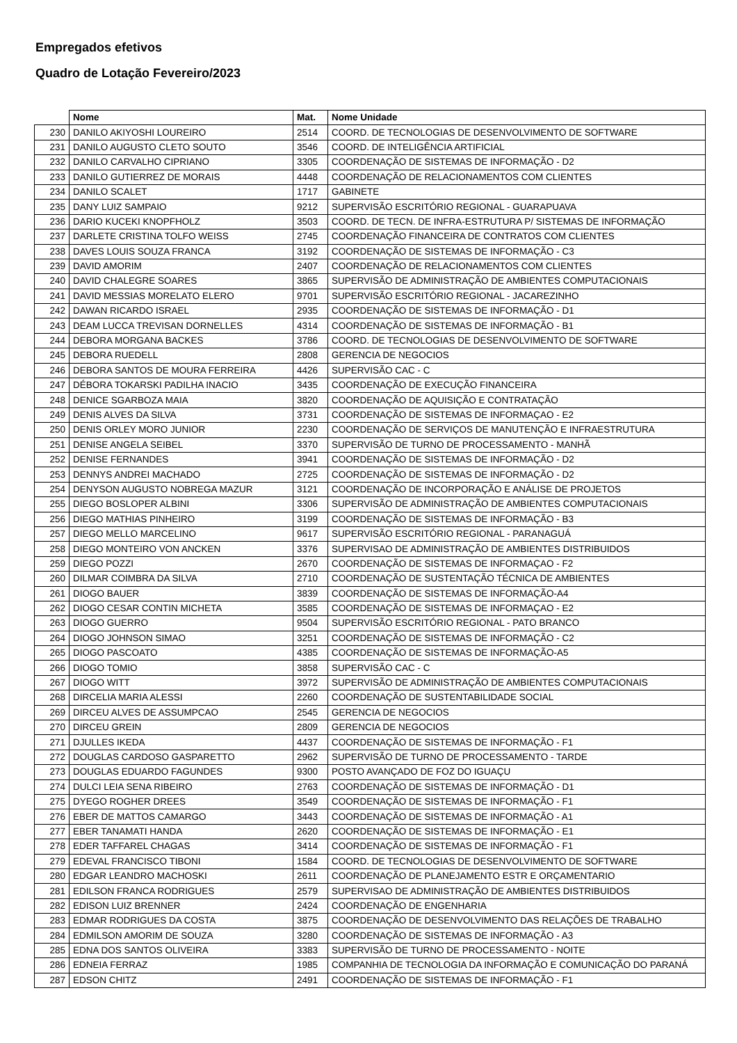Empregados efetivos
Quadro de Lotação Fevereiro/2023
| | Nome | Mat. | Nome Unidade |
| --- | --- | --- | --- |
| 230 | DANILO AKIYOSHI LOUREIRO | 2514 | COORD. DE TECNOLOGIAS DE DESENVOLVIMENTO DE SOFTWARE |
| 231 | DANILO AUGUSTO CLETO SOUTO | 3546 | COORD. DE INTELIGÊNCIA ARTIFICIAL |
| 232 | DANILO CARVALHO CIPRIANO | 3305 | COORDENAÇÃO DE SISTEMAS DE INFORMAÇÃO - D2 |
| 233 | DANILO GUTIERREZ DE MORAIS | 4448 | COORDENAÇÃO DE RELACIONAMENTOS COM CLIENTES |
| 234 | DANILO SCALET | 1717 | GABINETE |
| 235 | DANY LUIZ SAMPAIO | 9212 | SUPERVISÃO ESCRITÓRIO REGIONAL - GUARAPUAVA |
| 236 | DARIO KUCEKI KNOPFHOLZ | 3503 | COORD. DE TECN. DE INFRA-ESTRUTURA P/ SISTEMAS DE INFORMAÇÃO |
| 237 | DARLETE CRISTINA TOLFO WEISS | 2745 | COORDENAÇÃO FINANCEIRA DE CONTRATOS COM CLIENTES |
| 238 | DAVES LOUIS SOUZA FRANCA | 3192 | COORDENAÇÃO DE SISTEMAS DE INFORMAÇÃO - C3 |
| 239 | DAVID AMORIM | 2407 | COORDENAÇÃO DE RELACIONAMENTOS COM CLIENTES |
| 240 | DAVID CHALEGRE SOARES | 3865 | SUPERVISÃO DE ADMINISTRAÇÃO DE AMBIENTES COMPUTACIONAIS |
| 241 | DAVID MESSIAS MORELATO ELERO | 9701 | SUPERVISÃO ESCRITÓRIO REGIONAL - JACAREZINHO |
| 242 | DAWAN RICARDO ISRAEL | 2935 | COORDENAÇÃO DE SISTEMAS DE INFORMAÇÃO - D1 |
| 243 | DEAM LUCCA TREVISAN DORNELLES | 4314 | COORDENAÇÃO DE SISTEMAS DE INFORMAÇÃO - B1 |
| 244 | DEBORA MORGANA BACKES | 3786 | COORD. DE TECNOLOGIAS DE DESENVOLVIMENTO DE SOFTWARE |
| 245 | DEBORA RUEDELL | 2808 | GERENCIA DE NEGOCIOS |
| 246 | DEBORA SANTOS DE MOURA FERREIRA | 4426 | SUPERVISÃO CAC - C |
| 247 | DÉBORA TOKARSKI PADILHA INACIO | 3435 | COORDENAÇÃO DE EXECUÇÃO FINANCEIRA |
| 248 | DENICE SGARBOZA MAIA | 3820 | COORDENAÇÃO DE AQUISIÇÃO E CONTRATAÇÃO |
| 249 | DENIS ALVES DA SILVA | 3731 | COORDENAÇÃO DE SISTEMAS DE INFORMAÇAO - E2 |
| 250 | DENIS ORLEY MORO JUNIOR | 2230 | COORDENAÇÃO DE SERVIÇOS DE MANUTENÇÃO E INFRAESTRUTURA |
| 251 | DENISE ANGELA SEIBEL | 3370 | SUPERVISÃO DE TURNO DE PROCESSAMENTO - MANHÃ |
| 252 | DENISE FERNANDES | 3941 | COORDENAÇÃO DE SISTEMAS DE INFORMAÇÃO - D2 |
| 253 | DENNYS ANDREI MACHADO | 2725 | COORDENAÇÃO DE SISTEMAS DE INFORMAÇÃO - D2 |
| 254 | DENYSON AUGUSTO NOBREGA MAZUR | 3121 | COORDENAÇÃO DE INCORPORAÇÃO E ANÁLISE DE PROJETOS |
| 255 | DIEGO BOSLOPER ALBINI | 3306 | SUPERVISÃO DE ADMINISTRAÇÃO DE AMBIENTES COMPUTACIONAIS |
| 256 | DIEGO MATHIAS PINHEIRO | 3199 | COORDENAÇÃO DE SISTEMAS DE INFORMAÇÃO - B3 |
| 257 | DIEGO MELLO MARCELINO | 9617 | SUPERVISÃO ESCRITÓRIO REGIONAL - PARANAGUÁ |
| 258 | DIEGO MONTEIRO VON ANCKEN | 3376 | SUPERVISAO DE ADMINISTRAÇÃO DE AMBIENTES DISTRIBUIDOS |
| 259 | DIEGO POZZI | 2670 | COORDENAÇÃO DE SISTEMAS DE INFORMAÇAO - F2 |
| 260 | DILMAR COIMBRA DA SILVA | 2710 | COORDENAÇÃO DE SUSTENTAÇÃO TÉCNICA DE AMBIENTES |
| 261 | DIOGO BAUER | 3839 | COORDENAÇÃO DE SISTEMAS DE INFORMAÇÃO-A4 |
| 262 | DIOGO CESAR CONTIN MICHETA | 3585 | COORDENAÇÃO DE SISTEMAS DE INFORMAÇAO - E2 |
| 263 | DIOGO GUERRO | 9504 | SUPERVISÃO ESCRITÓRIO REGIONAL - PATO BRANCO |
| 264 | DIOGO JOHNSON SIMAO | 3251 | COORDENAÇÃO DE SISTEMAS DE INFORMAÇÃO - C2 |
| 265 | DIOGO PASCOATO | 4385 | COORDENAÇÃO DE SISTEMAS DE INFORMAÇÃO-A5 |
| 266 | DIOGO TOMIO | 3858 | SUPERVISÃO CAC - C |
| 267 | DIOGO WITT | 3972 | SUPERVISÃO DE ADMINISTRAÇÃO DE AMBIENTES COMPUTACIONAIS |
| 268 | DIRCELIA MARIA ALESSI | 2260 | COORDENAÇÃO DE SUSTENTABILIDADE SOCIAL |
| 269 | DIRCEU ALVES DE ASSUMPCAO | 2545 | GERENCIA DE NEGOCIOS |
| 270 | DIRCEU GREIN | 2809 | GERENCIA DE NEGOCIOS |
| 271 | DJULLES IKEDA | 4437 | COORDENAÇÃO DE SISTEMAS DE INFORMAÇÃO - F1 |
| 272 | DOUGLAS CARDOSO GASPARETTO | 2962 | SUPERVISÃO DE TURNO DE PROCESSAMENTO - TARDE |
| 273 | DOUGLAS EDUARDO FAGUNDES | 9300 | POSTO AVANÇADO DE FOZ DO IGUAÇU |
| 274 | DULCI LEIA SENA RIBEIRO | 2763 | COORDENAÇÃO DE SISTEMAS DE INFORMAÇÃO - D1 |
| 275 | DYEGO ROGHER DREES | 3549 | COORDENAÇÃO DE SISTEMAS DE INFORMAÇÃO - F1 |
| 276 | EBER DE MATTOS CAMARGO | 3443 | COORDENAÇÃO DE SISTEMAS DE INFORMAÇÃO - A1 |
| 277 | EBER TANAMATI HANDA | 2620 | COORDENAÇÃO DE SISTEMAS DE INFORMAÇÃO - E1 |
| 278 | EDER TAFFAREL CHAGAS | 3414 | COORDENAÇÃO DE SISTEMAS DE INFORMAÇÃO - F1 |
| 279 | EDEVAL FRANCISCO TIBONI | 1584 | COORD. DE TECNOLOGIAS DE DESENVOLVIMENTO DE SOFTWARE |
| 280 | EDGAR LEANDRO MACHOSKI | 2611 | COORDENAÇÃO DE PLANEJAMENTO ESTR E ORÇAMENTARIO |
| 281 | EDILSON FRANCA RODRIGUES | 2579 | SUPERVISAO DE ADMINISTRAÇÃO DE AMBIENTES DISTRIBUIDOS |
| 282 | EDISON LUIZ BRENNER | 2424 | COORDENAÇÃO DE ENGENHARIA |
| 283 | EDMAR RODRIGUES DA COSTA | 3875 | COORDENAÇÃO DE DESENVOLVIMENTO DAS RELAÇÕES DE TRABALHO |
| 284 | EDMILSON AMORIM DE SOUZA | 3280 | COORDENAÇÃO DE SISTEMAS DE INFORMAÇÃO - A3 |
| 285 | EDNA DOS SANTOS OLIVEIRA | 3383 | SUPERVISÃO DE TURNO DE PROCESSAMENTO - NOITE |
| 286 | EDNEIA FERRAZ | 1985 | COMPANHIA DE TECNOLOGIA DA INFORMAÇÃO E COMUNICAÇÃO DO PARANÁ |
| 287 | EDSON CHITZ | 2491 | COORDENAÇÃO DE SISTEMAS DE INFORMAÇÃO - F1 |